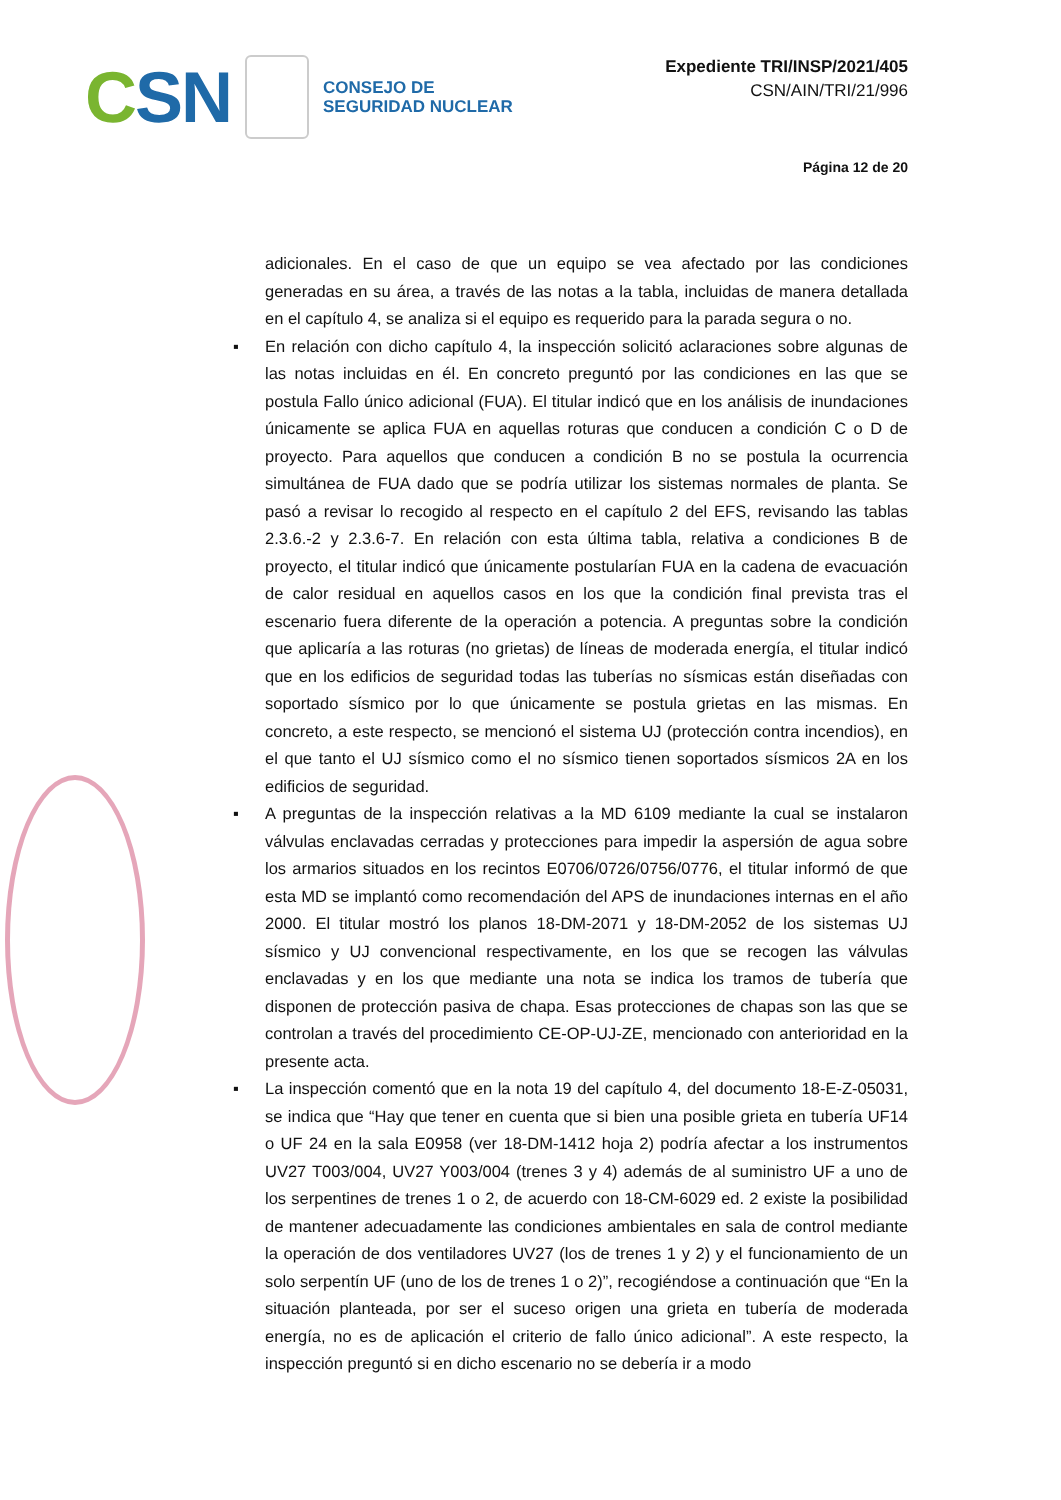CSN
CONSEJO DE
SEGURIDAD NUCLEAR
Expediente TRI/INSP/2021/405
CSN/AIN/TRI/21/996
Página 12 de 20
adicionales. En el caso de que un equipo se vea afectado por las condiciones generadas en su área, a través de las notas a la tabla, incluidas de manera detallada en el capítulo 4, se analiza si el equipo es requerido para la parada segura o no.
▪ En relación con dicho capítulo 4, la inspección solicitó aclaraciones sobre algunas de las notas incluidas en él. En concreto preguntó por las condiciones en las que se postula Fallo único adicional (FUA). El titular indicó que en los análisis de inundaciones únicamente se aplica FUA en aquellas roturas que conducen a condición C o D de proyecto. Para aquellos que conducen a condición B no se postula la ocurrencia simultánea de FUA dado que se podría utilizar los sistemas normales de planta. Se pasó a revisar lo recogido al respecto en el capítulo 2 del EFS, revisando las tablas 2.3.6.-2 y 2.3.6-7. En relación con esta última tabla, relativa a condiciones B de proyecto, el titular indicó que únicamente postularían FUA en la cadena de evacuación de calor residual en aquellos casos en los que la condición final prevista tras el escenario fuera diferente de la operación a potencia. A preguntas sobre la condición que aplicaría a las roturas (no grietas) de líneas de moderada energía, el titular indicó que en los edificios de seguridad todas las tuberías no sísmicas están diseñadas con soportado sísmico por lo que únicamente se postula grietas en las mismas. En concreto, a este respecto, se mencionó el sistema UJ (protección contra incendios), en el que tanto el UJ sísmico como el no sísmico tienen soportados sísmicos 2A en los edificios de seguridad.
▪ A preguntas de la inspección relativas a la MD 6109 mediante la cual se instalaron válvulas enclavadas cerradas y protecciones para impedir la aspersión de agua sobre los armarios situados en los recintos E0706/0726/0756/0776, el titular informó de que esta MD se implantó como recomendación del APS de inundaciones internas en el año 2000. El titular mostró los planos 18-DM-2071 y 18-DM-2052 de los sistemas UJ sísmico y UJ convencional respectivamente, en los que se recogen las válvulas enclavadas y en los que mediante una nota se indica los tramos de tubería que disponen de protección pasiva de chapa. Esas protecciones de chapas son las que se controlan a través del procedimiento CE-OP-UJ-ZE, mencionado con anterioridad en la presente acta.
▪ La inspección comentó que en la nota 19 del capítulo 4, del documento 18-E-Z-05031, se indica que “Hay que tener en cuenta que si bien una posible grieta en tubería UF14 o UF 24 en la sala E0958 (ver 18-DM-1412 hoja 2) podría afectar a los instrumentos UV27 T003/004, UV27 Y003/004 (trenes 3 y 4) además de al suministro UF a uno de los serpentines de trenes 1 o 2, de acuerdo con 18-CM-6029 ed. 2 existe la posibilidad de mantener adecuadamente las condiciones ambientales en sala de control mediante la operación de dos ventiladores UV27 (los de trenes 1 y 2) y el funcionamiento de un solo serpentín UF (uno de los de trenes 1 o 2)”, recogiéndose a continuación que “En la situación planteada, por ser el suceso origen una grieta en tubería de moderada energía, no es de aplicación el criterio de fallo único adicional”. A este respecto, la inspección preguntó si en dicho escenario no se debería ir a modo